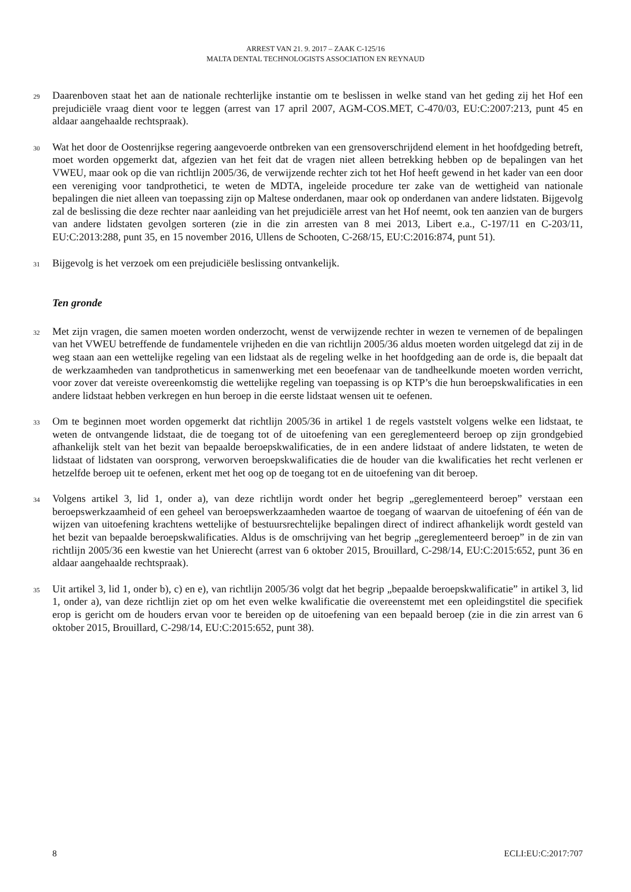ARREST VAN 21. 9. 2017 – ZAAK C-125/16
MALTA DENTAL TECHNOLOGISTS ASSOCIATION EN REYNAUD
29
Daarenboven staat het aan de nationale rechterlijke instantie om te beslissen in welke stand van het geding zij het Hof een prejudiciële vraag dient voor te leggen (arrest van 17 april 2007, AGM-COS.MET, C-470/03, EU:C:2007:213, punt 45 en aldaar aangehaalde rechtspraak).
30
Wat het door de Oostenrijkse regering aangevoerde ontbreken van een grensoverschrijdend element in het hoofdgeding betreft, moet worden opgemerkt dat, afgezien van het feit dat de vragen niet alleen betrekking hebben op de bepalingen van het VWEU, maar ook op die van richtlijn 2005/36, de verwijzende rechter zich tot het Hof heeft gewend in het kader van een door een vereniging voor tandprothetici, te weten de MDTA, ingeleide procedure ter zake van de wettigheid van nationale bepalingen die niet alleen van toepassing zijn op Maltese onderdanen, maar ook op onderdanen van andere lidstaten. Bijgevolg zal de beslissing die deze rechter naar aanleiding van het prejudiciële arrest van het Hof neemt, ook ten aanzien van de burgers van andere lidstaten gevolgen sorteren (zie in die zin arresten van 8 mei 2013, Libert e.a., C-197/11 en C-203/11, EU:C:2013:288, punt 35, en 15 november 2016, Ullens de Schooten, C-268/15, EU:C:2016:874, punt 51).
31
Bijgevolg is het verzoek om een prejudiciële beslissing ontvankelijk.
Ten gronde
32
Met zijn vragen, die samen moeten worden onderzocht, wenst de verwijzende rechter in wezen te vernemen of de bepalingen van het VWEU betreffende de fundamentele vrijheden en die van richtlijn 2005/36 aldus moeten worden uitgelegd dat zij in de weg staan aan een wettelijke regeling van een lidstaat als de regeling welke in het hoofdgeding aan de orde is, die bepaalt dat de werkzaamheden van tandprotheticus in samenwerking met een beoefenaar van de tandheelkunde moeten worden verricht, voor zover dat vereiste overeenkomstig die wettelijke regeling van toepassing is op KTP’s die hun beroepskwalificaties in een andere lidstaat hebben verkregen en hun beroep in die eerste lidstaat wensen uit te oefenen.
33
Om te beginnen moet worden opgemerkt dat richtlijn 2005/36 in artikel 1 de regels vaststelt volgens welke een lidstaat, te weten de ontvangende lidstaat, die de toegang tot of de uitoefening van een gereglementeerd beroep op zijn grondgebied afhankelijk stelt van het bezit van bepaalde beroepskwalificaties, de in een andere lidstaat of andere lidstaten, te weten de lidstaat of lidstaten van oorsprong, verworven beroepskwalificaties die de houder van die kwalificaties het recht verlenen er hetzelfde beroep uit te oefenen, erkent met het oog op de toegang tot en de uitoefening van dit beroep.
34
Volgens artikel 3, lid 1, onder a), van deze richtlijn wordt onder het begrip „gereglementeerd beroep” verstaan een beroepswerkzaamheid of een geheel van beroepswerkzaamheden waartoe de toegang of waarvan de uitoefening of één van de wijzen van uitoefening krachtens wettelijke of bestuursrechtelijke bepalingen direct of indirect afhankelijk wordt gesteld van het bezit van bepaalde beroepskwalificaties. Aldus is de omschrijving van het begrip „gereglementeerd beroep” in de zin van richtlijn 2005/36 een kwestie van het Unierecht (arrest van 6 oktober 2015, Brouillard, C-298/14, EU:C:2015:652, punt 36 en aldaar aangehaalde rechtspraak).
35
Uit artikel 3, lid 1, onder b), c) en e), van richtlijn 2005/36 volgt dat het begrip „bepaalde beroepskwalificatie” in artikel 3, lid 1, onder a), van deze richtlijn ziet op om het even welke kwalificatie die overeenstemt met een opleidingstitel die specifiek erop is gericht om de houders ervan voor te bereiden op de uitoefening van een bepaald beroep (zie in die zin arrest van 6 oktober 2015, Brouillard, C-298/14, EU:C:2015:652, punt 38).
8 ECLI:EU:C:2017:707